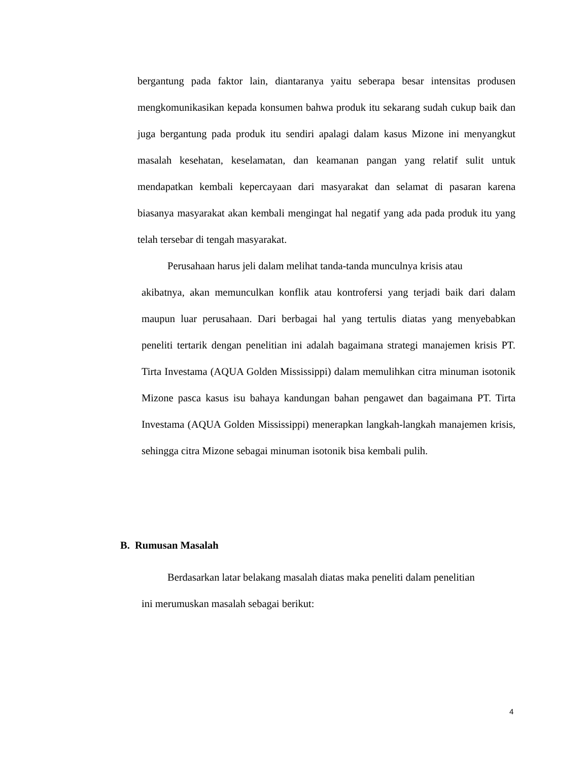bergantung pada faktor lain, diantaranya yaitu seberapa besar intensitas produsen mengkomunikasikan kepada konsumen bahwa produk itu sekarang sudah cukup baik dan juga bergantung pada produk itu sendiri apalagi dalam kasus Mizone ini menyangkut masalah kesehatan, keselamatan, dan keamanan pangan yang relatif sulit untuk mendapatkan kembali kepercayaan dari masyarakat dan selamat di pasaran karena biasanya masyarakat akan kembali mengingat hal negatif yang ada pada produk itu yang telah tersebar di tengah masyarakat.
Perusahaan harus jeli dalam melihat tanda-tanda munculnya krisis atau
akibatnya, akan memunculkan konflik atau kontrofersi yang terjadi baik dari dalam maupun luar perusahaan. Dari berbagai hal yang tertulis diatas yang menyebabkan peneliti tertarik dengan penelitian ini adalah bagaimana strategi manajemen krisis PT. Tirta Investama (AQUA Golden Mississippi) dalam memulihkan citra minuman isotonik Mizone pasca kasus isu bahaya kandungan bahan pengawet dan bagaimana PT. Tirta Investama (AQUA Golden Mississippi) menerapkan langkah-langkah manajemen krisis, sehingga citra Mizone sebagai minuman isotonik bisa kembali pulih.
B. Rumusan Masalah
Berdasarkan latar belakang masalah diatas maka peneliti dalam penelitian
ini merumuskan masalah sebagai berikut:
4